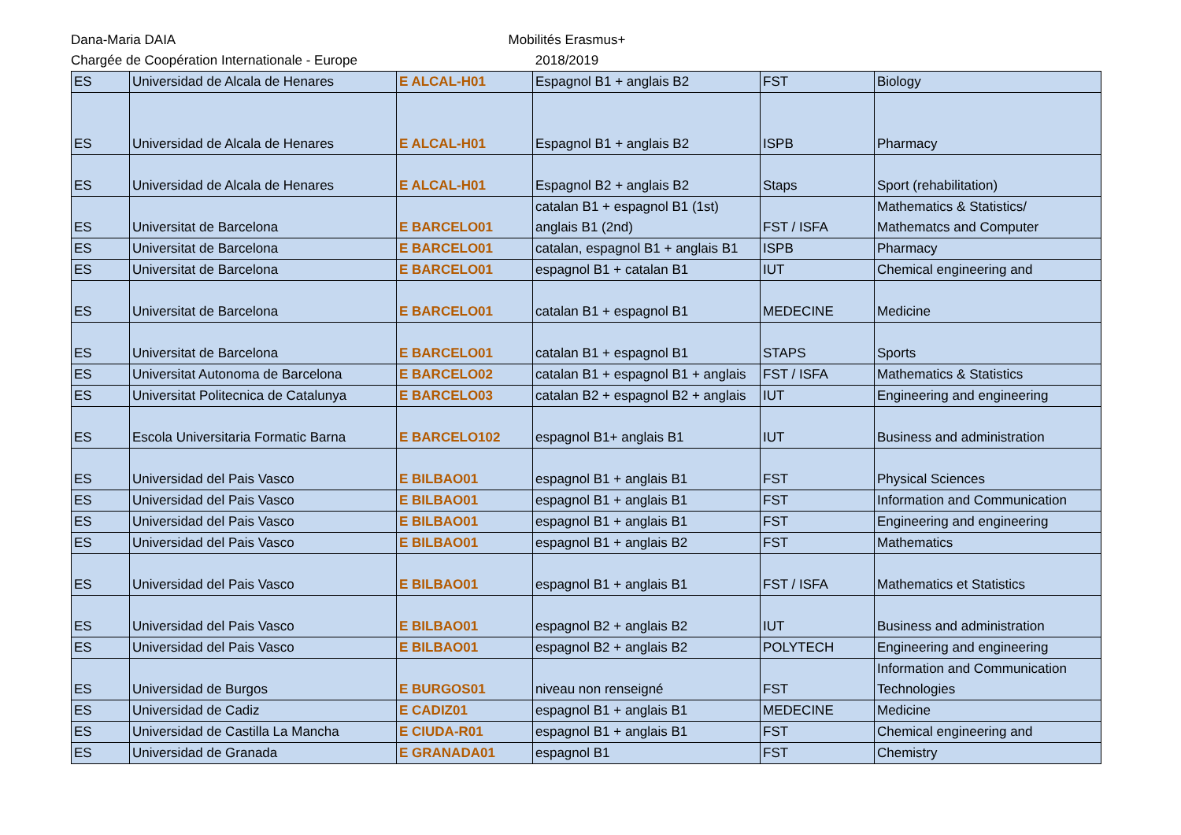Dana-Maria DAIA
Chargée de Coopération Internationale - Europe
Mobilités Erasmus+
2018/2019
| ES | Universidad de Alcala de Henares | E ALCAL-H01 | Espagnol B1 + anglais B2 | FST | Biology |
| ES | Universidad de Alcala de Henares | E ALCAL-H01 | Espagnol B1 + anglais B2 | ISPB | Pharmacy |
| ES | Universidad de Alcala de Henares | E ALCAL-H01 | Espagnol B2 + anglais B2 | Staps | Sport (rehabilitation) |
| ES | Universitat de Barcelona | E BARCELO01 | catalan B1 + espagnol B1 (1st) anglais B1 (2nd) | FST / ISFA | Mathematics & Statistics/ Mathematcs and Computer |
| ES | Universitat de Barcelona | E BARCELO01 | catalan, espagnol B1 + anglais B1 | ISPB | Pharmacy |
| ES | Universitat de Barcelona | E BARCELO01 | espagnol B1 + catalan B1 | IUT | Chemical engineering and |
| ES | Universitat de Barcelona | E BARCELO01 | catalan B1 + espagnol B1 | MEDECINE | Medicine |
| ES | Universitat de Barcelona | E BARCELO01 | catalan B1 + espagnol B1 | STAPS | Sports |
| ES | Universitat Autonoma de Barcelona | E BARCELO02 | catalan B1 + espagnol B1 + anglais | FST / ISFA | Mathematics & Statistics |
| ES | Universitat Politecnica de Catalunya | E BARCELO03 | catalan B2 + espagnol B2 + anglais | IUT | Engineering and engineering |
| ES | Escola Universitaria Formatic Barna | E BARCELO102 | espagnol B1+ anglais B1 | IUT | Business and administration |
| ES | Universidad del Pais Vasco | E BILBAO01 | espagnol B1 + anglais B1 | FST | Physical Sciences |
| ES | Universidad del Pais Vasco | E BILBAO01 | espagnol B1 + anglais B1 | FST | Information and Communication |
| ES | Universidad del Pais Vasco | E BILBAO01 | espagnol B1 + anglais B1 | FST | Engineering and engineering |
| ES | Universidad del Pais Vasco | E BILBAO01 | espagnol B1 + anglais B2 | FST | Mathematics |
| ES | Universidad del Pais Vasco | E BILBAO01 | espagnol B1 + anglais B1 | FST / ISFA | Mathematics et Statistics |
| ES | Universidad del Pais Vasco | E BILBAO01 | espagnol B2 + anglais B2 | IUT | Business and administration |
| ES | Universidad del Pais Vasco | E BILBAO01 | espagnol B2 + anglais B2 | POLYTECH | Engineering and engineering |
| ES | Universidad de Burgos | E BURGOS01 | niveau non renseigné | FST | Information and Communication Technologies |
| ES | Universidad de Cadiz | E CADIZ01 | espagnol B1 + anglais B1 | MEDECINE | Medicine |
| ES | Universidad de Castilla La Mancha | E CIUDA-R01 | espagnol B1 + anglais B1 | FST | Chemical engineering and |
| ES | Universidad de Granada | E GRANADA01 | espagnol B1 | FST | Chemistry |